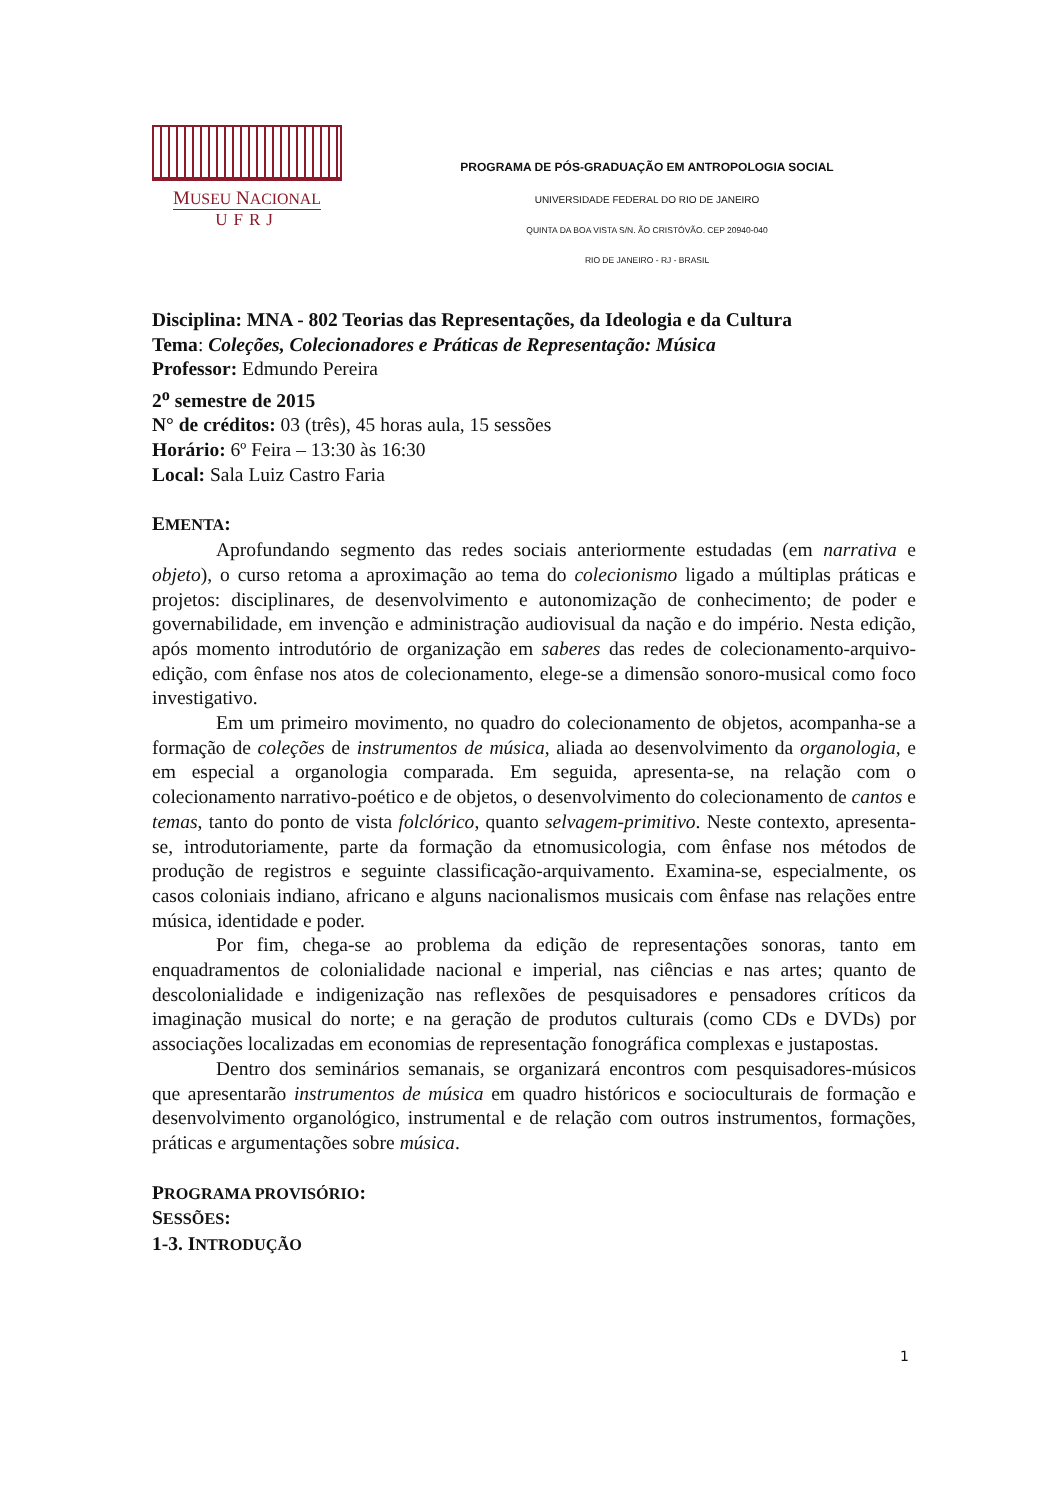MUSEU NACIONAL
UFRJ
PROGRAMA DE PÓS-GRADUAÇÃO EM ANTROPOLOGIA SOCIAL
UNIVERSIDADE FEDERAL DO RIO DE JANEIRO
QUINTA DA BOA VISTA S/N. ÃO CRISTÓVÃO. CEP 20940-040
RIO DE JANEIRO - RJ - BRASIL
Disciplina: MNA - 802 Teorias das Representações, da Ideologia e da Cultura
Tema: Coleções, Colecionadores e Práticas de Representação: Música
Professor: Edmundo Pereira
2<sup>o</sup> semestre de 2015
N° de créditos: 03 (três), 45 horas aula, 15 sessões
Horário: 6º Feira – 13:30 às 16:30
Local: Sala Luiz Castro Faria
EMENTA:
Aprofundando segmento das redes sociais anteriormente estudadas (em narrativa e objeto), o curso retoma a aproximação ao tema do colecionismo ligado a múltiplas práticas e projetos: disciplinares, de desenvolvimento e autonomização de conhecimento; de poder e governabilidade, em invenção e administração audiovisual da nação e do império. Nesta edição, após momento introdutório de organização em saberes das redes de colecionamento-arquivo-edição, com ênfase nos atos de colecionamento, elege-se a dimensão sonoro-musical como foco investigativo.
Em um primeiro movimento, no quadro do colecionamento de objetos, acompanha-se a formação de coleções de instrumentos de música, aliada ao desenvolvimento da organologia, e em especial a organologia comparada. Em seguida, apresenta-se, na relação com o colecionamento narrativo-poético e de objetos, o desenvolvimento do colecionamento de cantos e temas, tanto do ponto de vista folclórico, quanto selvagem-primitivo. Neste contexto, apresenta-se, introdutoriamente, parte da formação da etnomusicologia, com ênfase nos métodos de produção de registros e seguinte classificação-arquivamento. Examina-se, especialmente, os casos coloniais indiano, africano e alguns nacionalismos musicais com ênfase nas relações entre música, identidade e poder.
Por fim, chega-se ao problema da edição de representações sonoras, tanto em enquadramentos de colonialidade nacional e imperial, nas ciências e nas artes; quanto de descolonialidade e indigenização nas reflexões de pesquisadores e pensadores críticos da imaginação musical do norte; e na geração de produtos culturais (como CDs e DVDs) por associações localizadas em economias de representação fonográfica complexas e justapostas.
Dentro dos seminários semanais, se organizará encontros com pesquisadores-músicos que apresentarão instrumentos de música em quadro históricos e socioculturais de formação e desenvolvimento organológico, instrumental e de relação com outros instrumentos, formações, práticas e argumentações sobre música.
PROGRAMA PROVISÓRIO:
SESSÕES:
1-3. INTRODUÇÃO
1